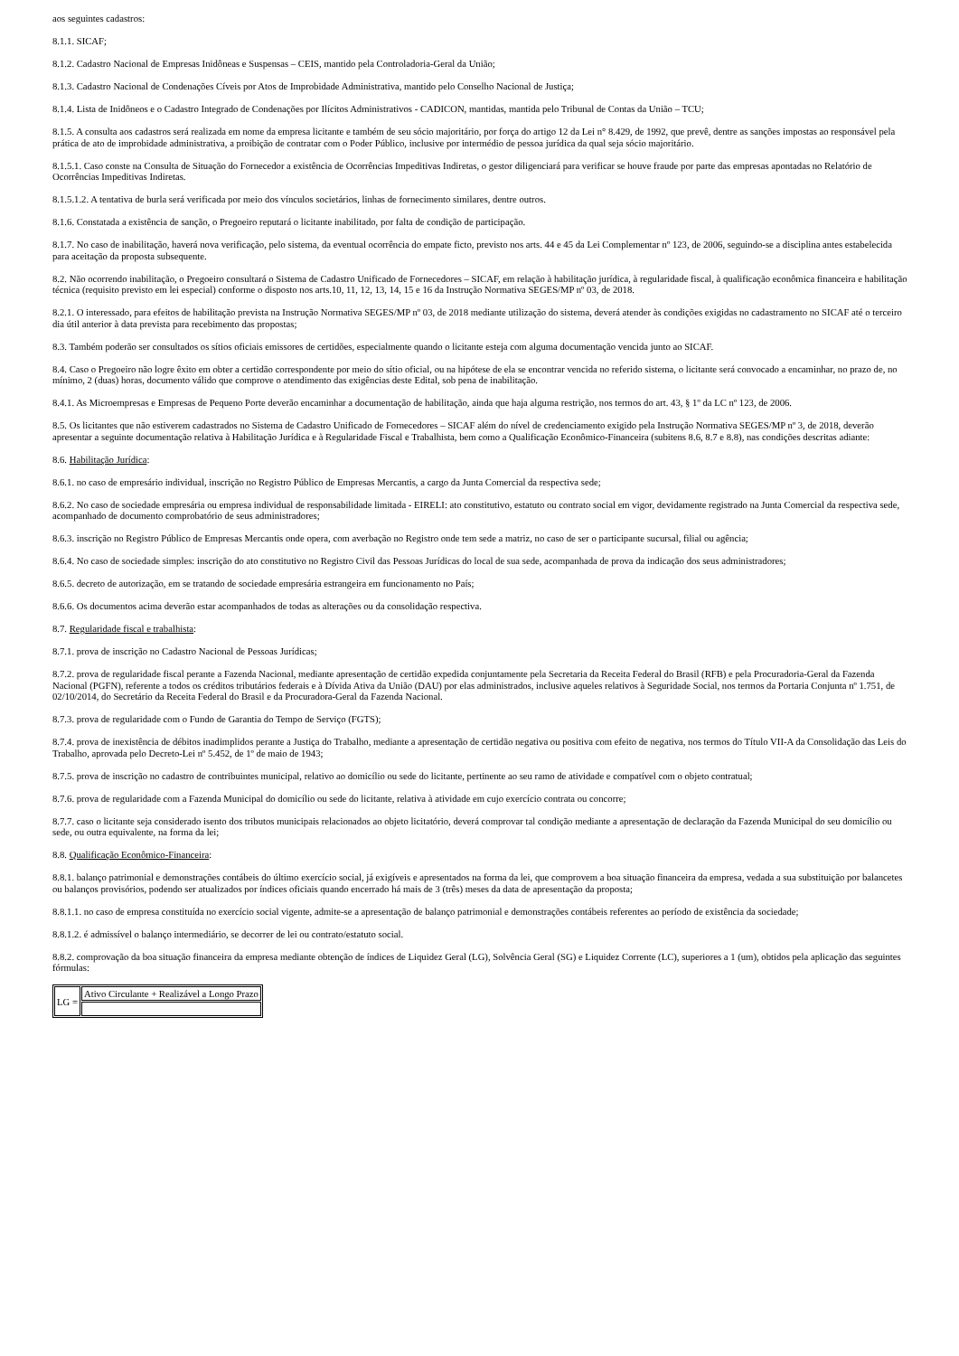aos seguintes cadastros:
8.1.1. SICAF;
8.1.2. Cadastro Nacional de Empresas Inidôneas e Suspensas – CEIS, mantido pela Controladoria-Geral da União;
8.1.3. Cadastro Nacional de Condenações Cíveis por Atos de Improbidade Administrativa, mantido pelo Conselho Nacional de Justiça;
8.1.4. Lista de Inidôneos e o Cadastro Integrado de Condenações por Ilícitos Administrativos - CADICON, mantidas, mantida pelo Tribunal de Contas da União – TCU;
8.1.5. A consulta aos cadastros será realizada em nome da empresa licitante e também de seu sócio majoritário, por força do artigo 12 da Lei n° 8.429, de 1992, que prevê, dentre as sanções impostas ao responsável pela prática de ato de improbidade administrativa, a proibição de contratar com o Poder Público, inclusive por intermédio de pessoa jurídica da qual seja sócio majoritário.
8.1.5.1. Caso conste na Consulta de Situação do Fornecedor a existência de Ocorrências Impeditivas Indiretas, o gestor diligenciará para verificar se houve fraude por parte das empresas apontadas no Relatório de Ocorrências Impeditivas Indiretas.
8.1.5.1.2. A tentativa de burla será verificada por meio dos vínculos societários, linhas de fornecimento similares, dentre outros.
8.1.6. Constatada a existência de sanção, o Pregoeiro reputará o licitante inabilitado, por falta de condição de participação.
8.1.7. No caso de inabilitação, haverá nova verificação, pelo sistema, da eventual ocorrência do empate ficto, previsto nos arts. 44 e 45 da Lei Complementar nº 123, de 2006, seguindo-se a disciplina antes estabelecida para aceitação da proposta subsequente.
8.2. Não ocorrendo inabilitação, o Pregoeiro consultará o Sistema de Cadastro Unificado de Fornecedores – SICAF, em relação à habilitação jurídica, à regularidade fiscal, à qualificação econômica financeira e habilitação técnica (requisito previsto em lei especial) conforme o disposto nos arts.10, 11, 12, 13, 14, 15 e 16 da Instrução Normativa SEGES/MP nº 03, de 2018.
8.2.1. O interessado, para efeitos de habilitação prevista na Instrução Normativa SEGES/MP nº 03, de 2018 mediante utilização do sistema, deverá atender às condições exigidas no cadastramento no SICAF até o terceiro dia útil anterior à data prevista para recebimento das propostas;
8.3. Também poderão ser consultados os sítios oficiais emissores de certidões, especialmente quando o licitante esteja com alguma documentação vencida junto ao SICAF.
8.4. Caso o Pregoeiro não logre êxito em obter a certidão correspondente por meio do sítio oficial, ou na hipótese de ela se encontrar vencida no referido sistema, o licitante será convocado a encaminhar, no prazo de, no mínimo, 2 (duas) horas, documento válido que comprove o atendimento das exigências deste Edital, sob pena de inabilitação.
8.4.1. As Microempresas e Empresas de Pequeno Porte deverão encaminhar a documentação de habilitação, ainda que haja alguma restrição, nos termos do art. 43, § 1º da LC nº 123, de 2006.
8.5. Os licitantes que não estiverem cadastrados no Sistema de Cadastro Unificado de Fornecedores – SICAF além do nível de credenciamento exigido pela Instrução Normativa SEGES/MP nº 3, de 2018, deverão apresentar a seguinte documentação relativa à Habilitação Jurídica e à Regularidade Fiscal e Trabalhista, bem como a Qualificação Econômico-Financeira (subitens 8.6, 8.7 e 8.8), nas condições descritas adiante:
8.6. Habilitação Jurídica:
8.6.1. no caso de empresário individual, inscrição no Registro Público de Empresas Mercantis, a cargo da Junta Comercial da respectiva sede;
8.6.2. No caso de sociedade empresária ou empresa individual de responsabilidade limitada - EIRELI: ato constitutivo, estatuto ou contrato social em vigor, devidamente registrado na Junta Comercial da respectiva sede, acompanhado de documento comprobatório de seus administradores;
8.6.3. inscrição no Registro Público de Empresas Mercantis onde opera, com averbação no Registro onde tem sede a matriz, no caso de ser o participante sucursal, filial ou agência;
8.6.4. No caso de sociedade simples: inscrição do ato constitutivo no Registro Civil das Pessoas Jurídicas do local de sua sede, acompanhada de prova da indicação dos seus administradores;
8.6.5. decreto de autorização, em se tratando de sociedade empresária estrangeira em funcionamento no País;
8.6.6. Os documentos acima deverão estar acompanhados de todas as alterações ou da consolidação respectiva.
8.7. Regularidade fiscal e trabalhista:
8.7.1. prova de inscrição no Cadastro Nacional de Pessoas Jurídicas;
8.7.2. prova de regularidade fiscal perante a Fazenda Nacional, mediante apresentação de certidão expedida conjuntamente pela Secretaria da Receita Federal do Brasil (RFB) e pela Procuradoria-Geral da Fazenda Nacional (PGFN), referente a todos os créditos tributários federais e à Dívida Ativa da União (DAU) por elas administrados, inclusive aqueles relativos à Seguridade Social, nos termos da Portaria Conjunta nº 1.751, de 02/10/2014, do Secretário da Receita Federal do Brasil e da Procuradora-Geral da Fazenda Nacional.
8.7.3. prova de regularidade com o Fundo de Garantia do Tempo de Serviço (FGTS);
8.7.4. prova de inexistência de débitos inadimplidos perante a Justiça do Trabalho, mediante a apresentação de certidão negativa ou positiva com efeito de negativa, nos termos do Título VII-A da Consolidação das Leis do Trabalho, aprovada pelo Decreto-Lei nº 5.452, de 1º de maio de 1943;
8.7.5. prova de inscrição no cadastro de contribuintes municipal, relativo ao domicílio ou sede do licitante, pertinente ao seu ramo de atividade e compatível com o objeto contratual;
8.7.6. prova de regularidade com a Fazenda Municipal do domicílio ou sede do licitante, relativa à atividade em cujo exercício contrata ou concorre;
8.7.7. caso o licitante seja considerado isento dos tributos municipais relacionados ao objeto licitatório, deverá comprovar tal condição mediante a apresentação de declaração da Fazenda Municipal do seu domicílio ou sede, ou outra equivalente, na forma da lei;
8.8. Qualificação Econômico-Financeira:
8.8.1. balanço patrimonial e demonstrações contábeis do último exercício social, já exigíveis e apresentados na forma da lei, que comprovem a boa situação financeira da empresa, vedada a sua substituição por balancetes ou balanços provisórios, podendo ser atualizados por índices oficiais quando encerrado há mais de 3 (três) meses da data de apresentação da proposta;
8.8.1.1. no caso de empresa constituída no exercício social vigente, admite-se a apresentação de balanço patrimonial e demonstrações contábeis referentes ao período de existência da sociedade;
8.8.1.2. é admissível o balanço intermediário, se decorrer de lei ou contrato/estatuto social.
8.8.2. comprovação da boa situação financeira da empresa mediante obtenção de índices de Liquidez Geral (LG), Solvência Geral (SG) e Liquidez Corrente (LC), superiores a 1 (um), obtidos pela aplicação das seguintes fórmulas:
| LG = | Ativo Circulante + Realizável a Longo Prazo |